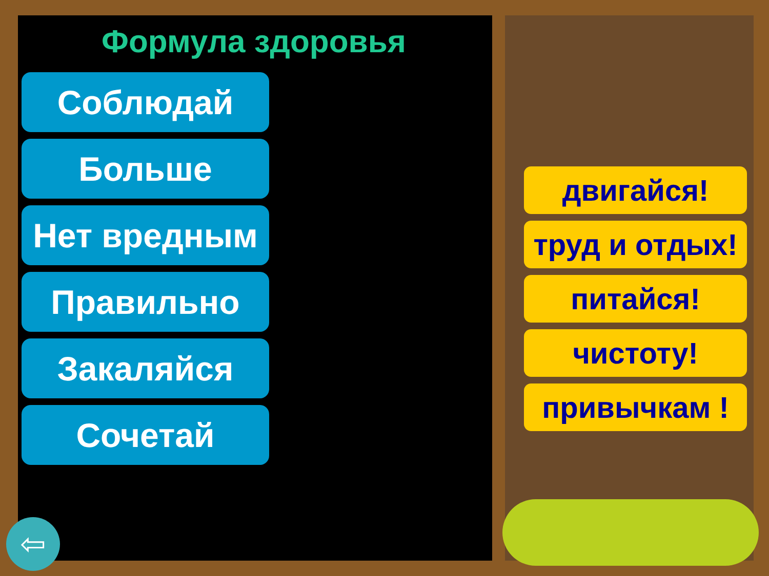⇦
Формула здоровья
Соблюдай
Больше
Нет вредным
Правильно
Закаляйся
Сочетай
двигайся!
труд и отдых!
питайся!
чистоту!
привычкам !